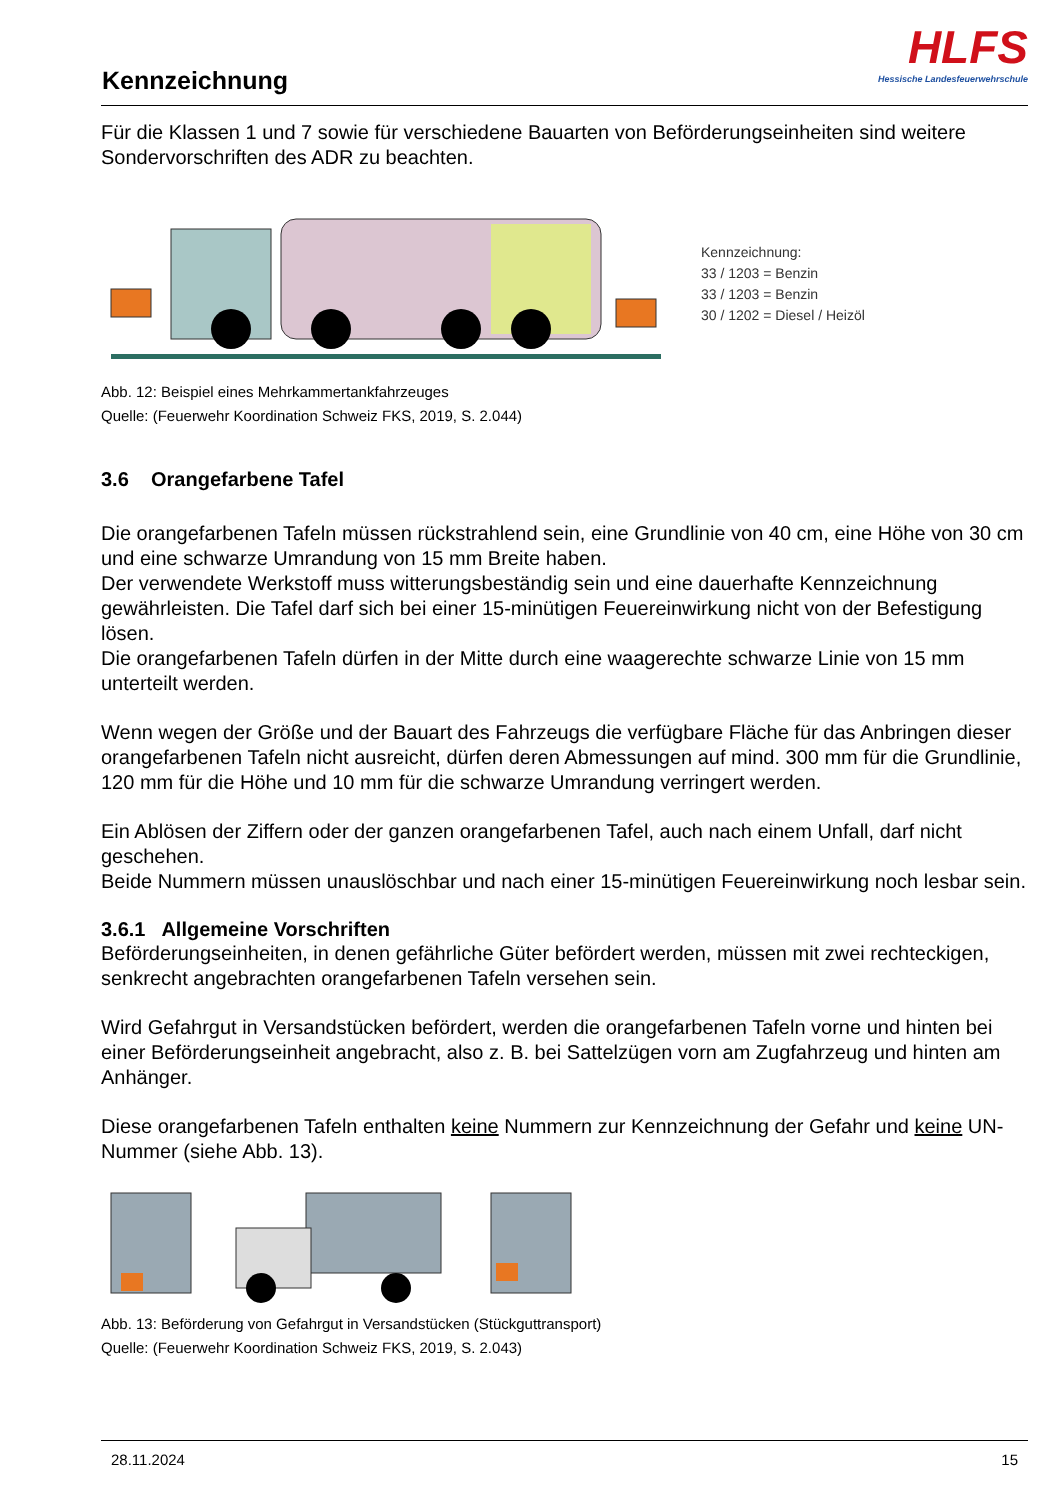Kennzeichnung
HLFS
Hessische Landesfeuerwehrschule
Für die Klassen 1 und 7 sowie für verschiedene Bauarten von Beförderungseinheiten sind weitere Sondervorschriften des ADR zu beachten.
Kennzeichnung:
33 / 1203 = Benzin
33 / 1203 = Benzin
30 / 1202 = Diesel / Heizöl
Abb. 12: Beispiel eines Mehrkammertankfahrzeuges
Quelle: (Feuerwehr Koordination Schweiz FKS, 2019, S. 2.044)
3.6 Orangefarbene Tafel
Die orangefarbenen Tafeln müssen rückstrahlend sein, eine Grundlinie von 40 cm, eine Höhe von 30 cm und eine schwarze Umrandung von 15 mm Breite haben.
Der verwendete Werkstoff muss witterungsbeständig sein und eine dauerhafte Kennzeichnung gewährleisten. Die Tafel darf sich bei einer 15-minütigen Feuereinwirkung nicht von der Befestigung lösen.
Die orangefarbenen Tafeln dürfen in der Mitte durch eine waagerechte schwarze Linie von 15 mm unterteilt werden.
Wenn wegen der Größe und der Bauart des Fahrzeugs die verfügbare Fläche für das Anbringen dieser orangefarbenen Tafeln nicht ausreicht, dürfen deren Abmessungen auf mind. 300 mm für die Grundlinie, 120 mm für die Höhe und 10 mm für die schwarze Umrandung verringert werden.
Ein Ablösen der Ziffern oder der ganzen orangefarbenen Tafel, auch nach einem Unfall, darf nicht geschehen.
Beide Nummern müssen unauslöschbar und nach einer 15-minütigen Feuereinwirkung noch lesbar sein.
3.6.1 Allgemeine Vorschriften
Beförderungseinheiten, in denen gefährliche Güter befördert werden, müssen mit zwei rechteckigen, senkrecht angebrachten orangefarbenen Tafeln versehen sein.
Wird Gefahrgut in Versandstücken befördert, werden die orangefarbenen Tafeln vorne und hinten bei einer Beförderungseinheit angebracht, also z. B. bei Sattelzügen vorn am Zugfahrzeug und hinten am Anhänger.
Diese orangefarbenen Tafeln enthalten keine Nummern zur Kennzeichnung der Gefahr und keine UN-Nummer (siehe Abb. 13).
Abb. 13: Beförderung von Gefahrgut in Versandstücken (Stückguttransport)
Quelle: (Feuerwehr Koordination Schweiz FKS, 2019, S. 2.043)
28.11.2024 15